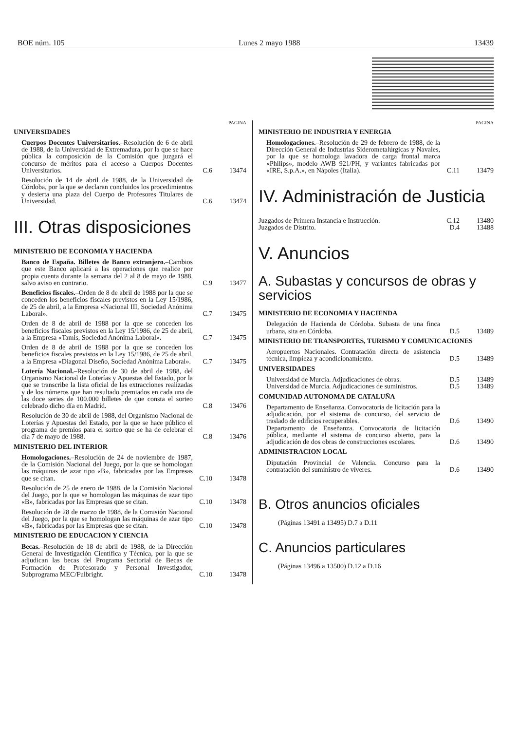BOE núm. 105 Lunes 2 mayo 1988 13439
PAGINA
UNIVERSIDADES
Cuerpos Docentes Universitarios.–Resolución de 6 de abril de 1988, de la Universidad de Extremadura, por la que se hace pública la composición de la Comisión que juzgará el concurso de méritos para el acceso a Cuerpos Docentes Universitarios. C.6 13474
Resolución de 14 de abril de 1988, de la Universidad de Córdoba, por la que se declaran concluidos los procedimientos y desierta una plaza del Cuerpo de Profesores Titulares de Universidad. C.6 13474
III. Otras disposiciones
MINISTERIO DE ECONOMIA Y HACIENDA
Banco de España. Billetes de Banco extranjero.–Cambios que este Banco aplicará a las operaciones que realice por propia cuenta durante la semana del 2 al 8 de mayo de 1988, salvo aviso en contrario. C.9 13477
Beneficios fiscales.–Orden de 8 de abril de 1988 por la que se conceden los beneficios fiscales previstos en la Ley 15/1986, de 25 de abril, a la Empresa «Nacional III, Sociedad Anónima Laboral». C.7 13475
Orden de 8 de abril de 1988 por la que se conceden los beneficios fiscales previstos en la Ley 15/1986, de 25 de abril, a la Empresa «Tamis, Sociedad Anónima Laboral». C.7 13475
Orden de 8 de abril de 1988 por la que se conceden los beneficios fiscales previstos en la Ley 15/1986, de 25 de abril, a la Empresa «Diagonal Diseño, Sociedad Anónima Laboral». C.7 13475
Lotería Nacional.–Resolución de 30 de abril de 1988, del Organismo Nacional de Loterías y Apuestas del Estado, por la que se transcribe la lista oficial de las extracciones realizadas y de los números que han resultado premiados en cada una de las doce series de 100.000 billetes de que consta el sorteo celebrado dicho día en Madrid. C.8 13476
Resolución de 30 de abril de 1988, del Organismo Nacional de Loterías y Apuestas del Estado, por la que se hace público el programa de premios para el sorteo que se ha de celebrar el día 7 de mayo de 1988. C.8 13476
MINISTERIO DEL INTERIOR
Homologaciones.–Resolución de 24 de noviembre de 1987, de la Comisión Nacional del Juego, por la que se homologan las máquinas de azar tipo «B», fabricadas por las Empresas que se citan. C.10 13478
Resolución de 25 de enero de 1988, de la Comisión Nacional del Juego, por la que se homologan las máquinas de azar tipo «B», fabricadas por las Empresas que se citan. C.10 13478
Resolución de 28 de marzo de 1988, de la Comisión Nacional del Juego, por la que se homologan las máquinas de azar tipo «B», fabricadas por las Empresas que se citan. C.10 13478
MINISTERIO DE EDUCACION Y CIENCIA
Becas.–Resolución de 18 de abril de 1988, de la Dirección General de Investigación Científica y Técnica, por la que se adjudican las becas del Programa Sectorial de Becas de Formación de Profesorado y Personal Investigador, Subprograma MEC/Fulbright. C.10 13478
PAGINA
MINISTERIO DE INDUSTRIA Y ENERGIA
Homologaciones.–Resolución de 29 de febrero de 1988, de la Dirección General de Industrias Siderometalúrgicas y Navales, por la que se homologa lavadora de carga frontal marca «Philips», modelo AWB 921/PH, y variantes fabricadas por «IRE, S.p.A.», en Nápoles (Italia). C.11 13479
IV. Administración de Justicia
Juzgados de Primera Instancia e Instrucción. C.12 13480
Juzgados de Distrito. D.4 13488
V. Anuncios
A. Subastas y concursos de obras y servicios
MINISTERIO DE ECONOMIA Y HACIENDA
Delegación de Hacienda de Córdoba. Subasta de una finca urbana, sita en Córdoba. D.5 13489
MINISTERIO DE TRANSPORTES, TURISMO Y COMUNICACIONES
Aeropuertos Nacionales. Contratación directa de asistencia técnica, limpieza y acondicionamiento. D.5 13489
UNIVERSIDADES
Universidad de Murcia. Adjudicaciones de obras. D.5 13489
Universidad de Murcia. Adjudicaciones de suministros. D.5 13489
COMUNIDAD AUTONOMA DE CATALUÑA
Departamento de Enseñanza. Convocatoria de licitación para la adjudicación, por el sistema de concurso, del servicio de traslado de edificios recuperables. D.6 13490
Departamento de Enseñanza. Convocatoria de licitación pública, mediante el sistema de concurso abierto, para la adjudicación de dos obras de construcciones escolares. D.6 13490
ADMINISTRACION LOCAL
Diputación Provincial de Valencia. Concurso para la contratación del suministro de víveres. D.6 13490
B. Otros anuncios oficiales
(Páginas 13491 a 13495) D.7 a D.11
C. Anuncios particulares
(Páginas 13496 a 13500) D.12 a D.16